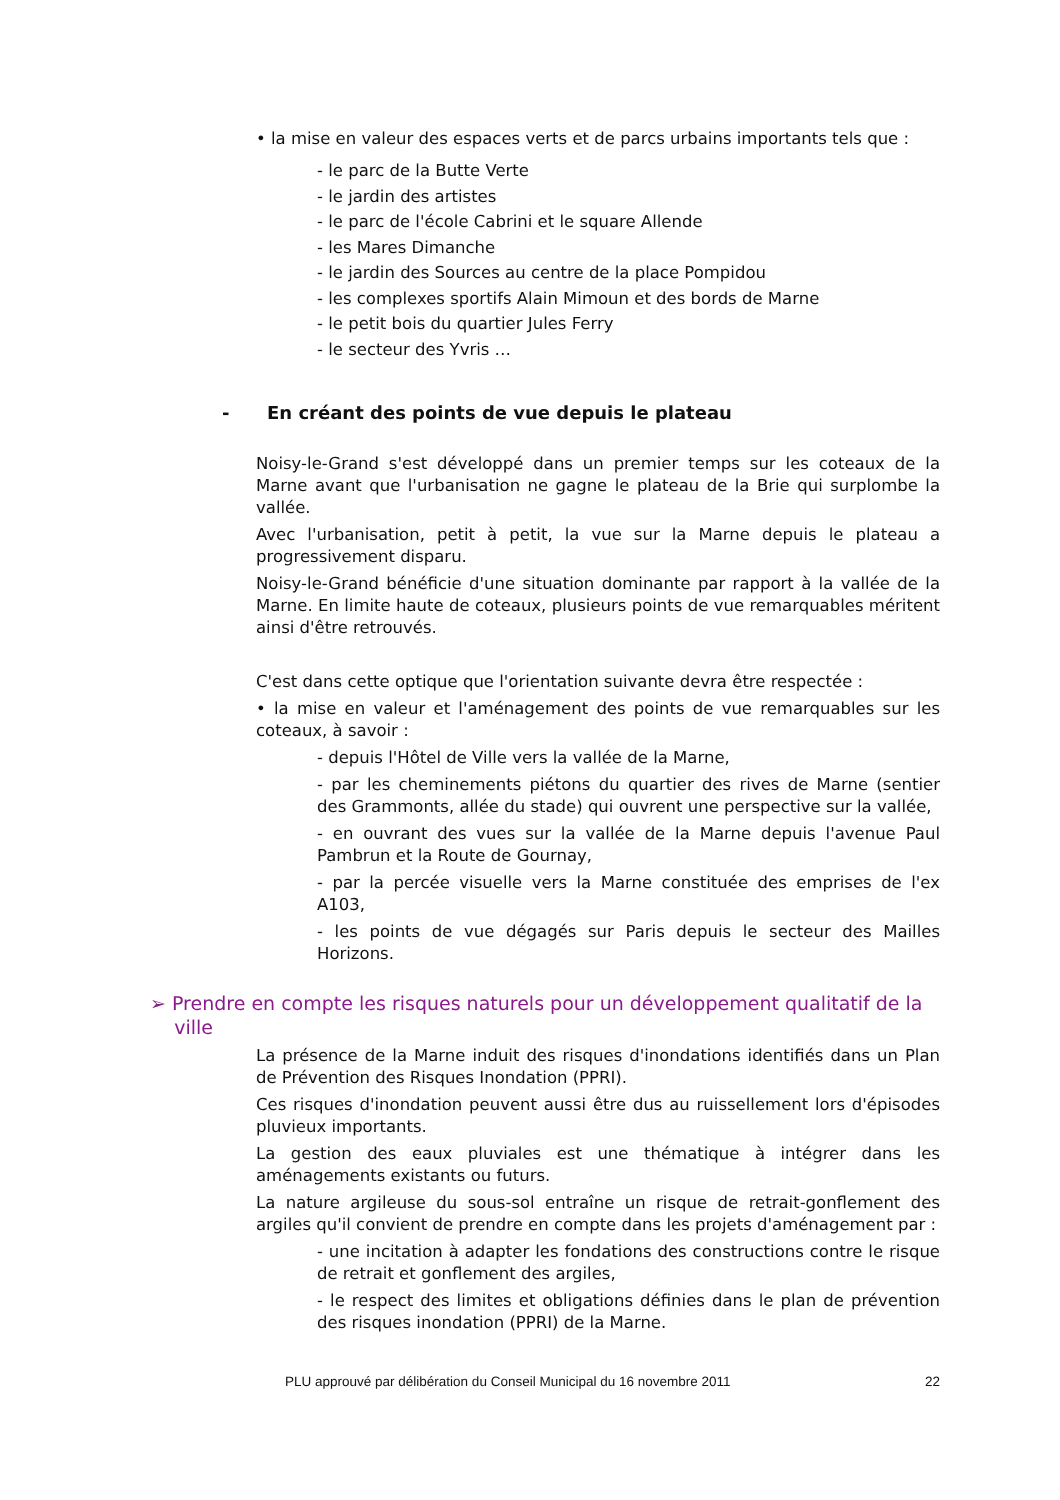• la mise en valeur des espaces verts et de parcs urbains importants tels que :
- le parc de la Butte Verte
- le jardin des artistes
- le parc de l'école Cabrini et le square Allende
- les Mares Dimanche
- le jardin des Sources au centre de la place Pompidou
- les complexes sportifs Alain Mimoun et des bords de Marne
- le petit bois du quartier Jules Ferry
- le secteur des Yvris …
- En créant des points de vue depuis le plateau
Noisy-le-Grand s'est développé dans un premier temps sur les coteaux de la Marne avant que l'urbanisation ne gagne le plateau de la Brie qui surplombe la vallée.
Avec l'urbanisation, petit à petit, la vue sur la Marne depuis le plateau a progressivement disparu.
Noisy-le-Grand bénéficie d'une situation dominante par rapport à la vallée de la Marne. En limite haute de coteaux, plusieurs points de vue remarquables méritent ainsi d'être retrouvés.
C'est dans cette optique que l'orientation suivante devra être respectée :
• la mise en valeur et l'aménagement des points de vue remarquables sur les coteaux, à savoir :
- depuis l'Hôtel de Ville vers la vallée de la Marne,
- par les cheminements piétons du quartier des rives de Marne (sentier des Grammonts, allée du stade) qui ouvrent une perspective sur la vallée,
- en ouvrant des vues sur la vallée de la Marne depuis l'avenue Paul Pambrun et la Route de Gournay,
- par la percée visuelle vers la Marne constituée des emprises de l'ex A103,
- les points de vue dégagés sur Paris depuis le secteur des Mailles Horizons.
➢ Prendre en compte les risques naturels pour un développement qualitatif de la
ville
La présence de la Marne induit des risques d'inondations identifiés dans un Plan de Prévention des Risques Inondation (PPRI).
Ces risques d'inondation peuvent aussi être dus au ruissellement lors d'épisodes pluvieux importants.
La gestion des eaux pluviales est une thématique à intégrer dans les aménagements existants ou futurs.
La nature argileuse du sous-sol entraîne un risque de retrait-gonflement des argiles qu'il convient de prendre en compte dans les projets d'aménagement par :
- une incitation à adapter les fondations des constructions contre le risque de retrait et gonflement des argiles,
- le respect des limites et obligations définies dans le plan de prévention des risques inondation (PPRI) de la Marne.
PLU approuvé par délibération du Conseil Municipal du 16 novembre 2011 22